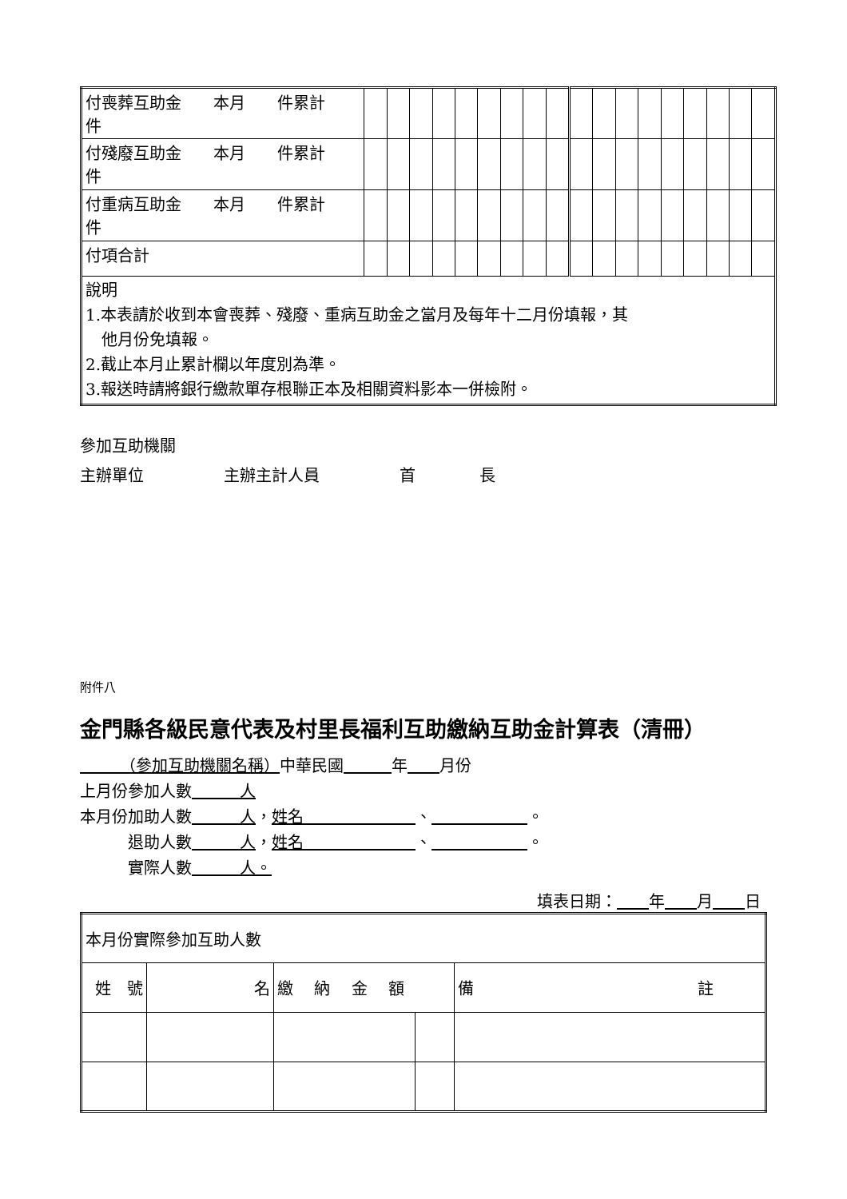| 付喪葬互助金 本月 件累計 件 | | | | | | | | | | | | | | | | | | |
| 付殘廢互助金 本月 件累計 件 | | | | | | | | | | | | | | | | | | |
| 付重病互助金 本月 件累計 件 | | | | | | | | | | | | | | | | | | |
| 付項合計 | | | | | | | | | | | | | | | | | | |
| 說明 1.本表請於收到本會喪葬、殘廢、重病互助金之當月及每年十二月份填報，其 他月份免填報。 2.截止本月止累計欄以年度別為準。 3.報送時請將銀行繳款單存根聯正本及相關資料影本一併檢附。 | | | | | | | | | | | | | | | | | | |
參加互助機關
主辦單位　　　　　主辦主計人員　　　　　首　　　　長
附件八
金門縣各級民意代表及村里長福利互助繳納互助金計算表（清冊）
　　　（參加互助機關名稱）中華民國　　　 年　　 月份
上月份參加人數　　　人
本月份加助人數　　　人，姓名　　　　　　　、　　　　　　 。
　　　退助人數　　　人，姓名　　　　　　　、　　　　　　 。
　　　實際人數　　　人。
填表日期：　　 年　　 月　　 日
| 本月份實際參加互助人數 | | | | |
| 姓 號 | 名 | 繳 納 金 額 | | 備 註 |